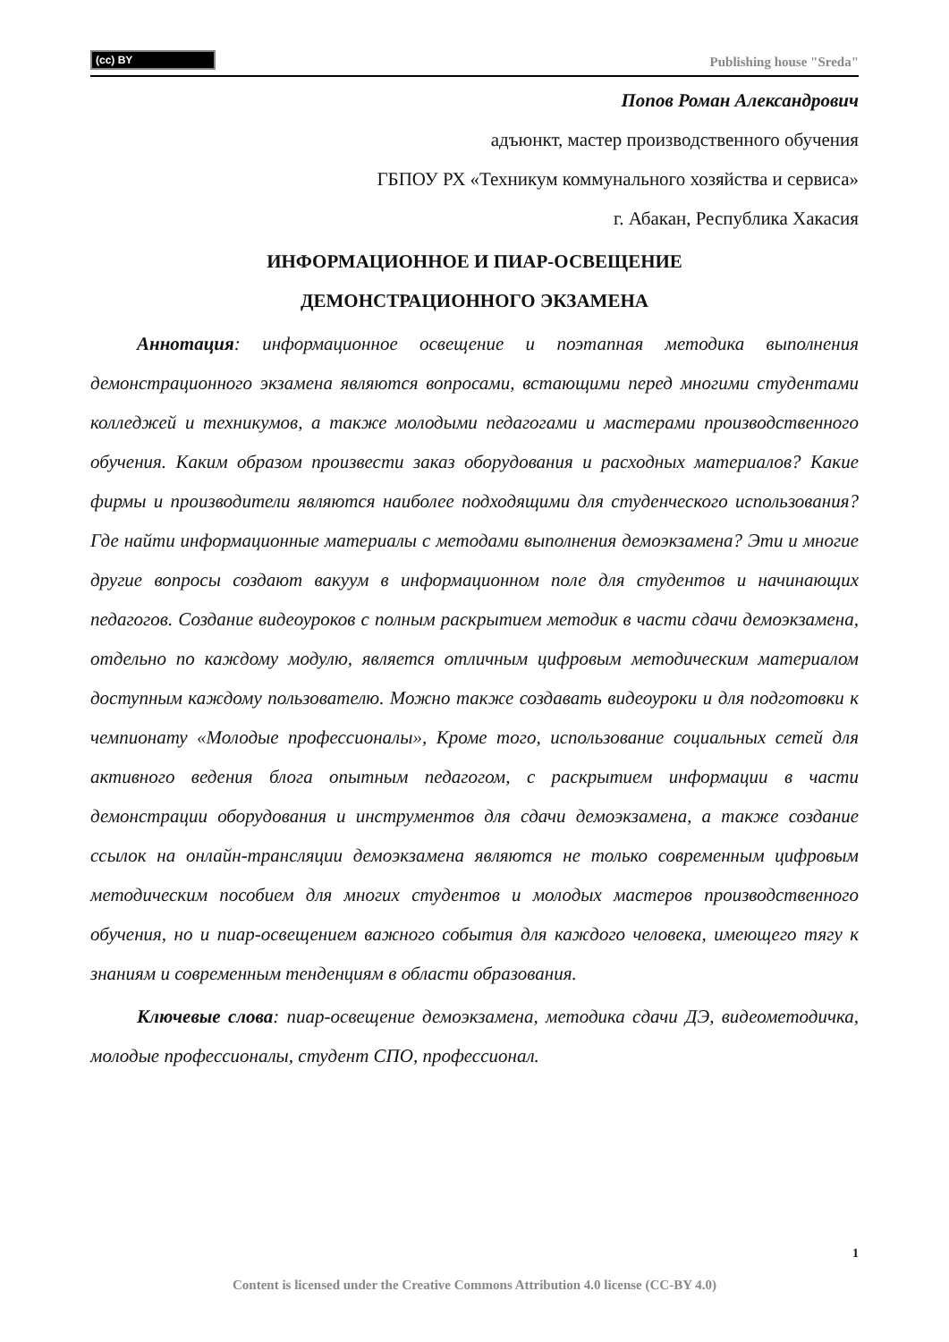(cc) BY
Publishing house "Sreda"
Попов Роман Александрович
адъюнкт, мастер производственного обучения
ГБПОУ РХ «Техникум коммунального хозяйства и сервиса»
г. Абакан, Республика Хакасия
ИНФОРМАЦИОННОЕ И ПИАР-ОСВЕЩЕНИЕ
ДЕМОНСТРАЦИОННОГО ЭКЗАМЕНА
Аннотация: информационное освещение и поэтапная методика выполнения демонстрационного экзамена являются вопросами, встающими перед многими студентами колледжей и техникумов, а также молодыми педагогами и мастерами производственного обучения. Каким образом произвести заказ оборудования и расходных материалов? Какие фирмы и производители являются наиболее подходящими для студенческого использования? Где найти информационные материалы с методами выполнения демоэкзамена? Эти и многие другие вопросы создают вакуум в информационном поле для студентов и начинающих педагогов. Создание видеоуроков с полным раскрытием методик в части сдачи демоэкзамена, отдельно по каждому модулю, является отличным цифровым методическим материалом доступным каждому пользователю. Можно также создавать видеоуроки и для подготовки к чемпионату «Молодые профессионалы», Кроме того, использование социальных сетей для активного ведения блога опытным педагогом, с раскрытием информации в части демонстрации оборудования и инструментов для сдачи демоэкзамена, а также создание ссылок на онлайн-трансляции демоэкзамена являются не только современным цифровым методическим пособием для многих студентов и молодых мастеров производственного обучения, но и пиар-освещением важного события для каждого человека, имеющего тягу к знаниям и современным тенденциям в области образования.
Ключевые слова: пиар-освещение демоэкзамена, методика сдачи ДЭ, видеометодичка, молодые профессионалы, студент СПО, профессионал.
1
Content is licensed under the Creative Commons Attribution 4.0 license (CC-BY 4.0)